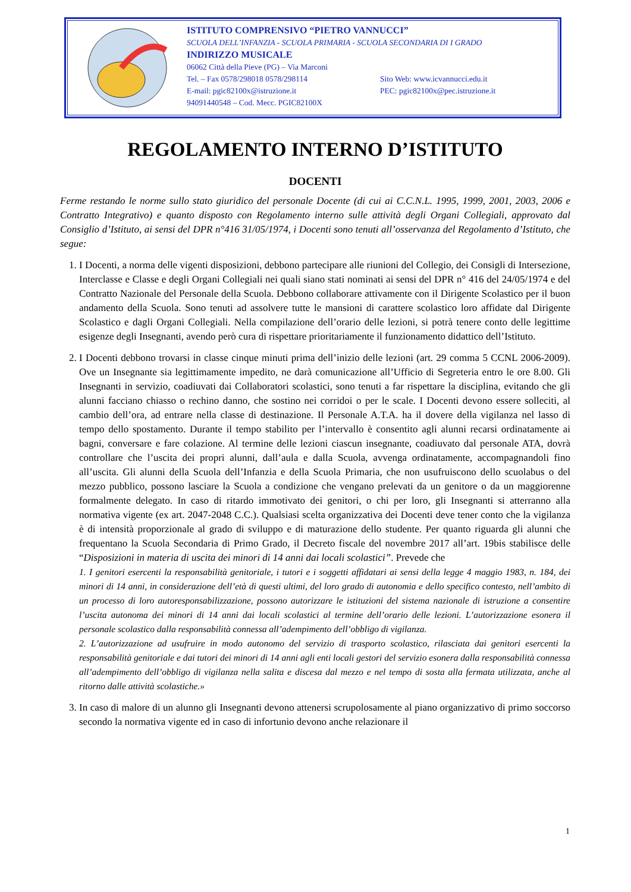ISTITUTO COMPRENSIVO “PIETRO VANNUCCI”
SCUOLA DELL’INFANZIA - SCUOLA PRIMARIA - SCUOLA SECONDARIA DI I GRADO
INDIRIZZO MUSICALE
06062 Città della Pieve (PG) – Via Marconi
Tel. – Fax 0578/298018 0578/298114 Sito Web: www.icvannucci.edu.it
E-mail: pgic82100x@istruzione.it PEC: pgic82100x@pec.istruzione.it
94091440548 – Cod. Mecc. PGIC82100X
REGOLAMENTO INTERNO D’ISTITUTO
DOCENTI
Ferme restando le norme sullo stato giuridico del personale Docente (di cui ai C.C.N.L. 1995, 1999, 2001, 2003, 2006 e Contratto Integrativo) e quanto disposto con Regolamento interno sulle attività degli Organi Collegiali, approvato dal Consiglio d’Istituto, ai sensi del DPR n°416 31/05/1974, i Docenti sono tenuti all’osservanza del Regolamento d’Istituto, che segue:
1. I Docenti, a norma delle vigenti disposizioni, debbono partecipare alle riunioni del Collegio, dei Consigli di Intersezione, Interclasse e Classe e degli Organi Collegiali nei quali siano stati nominati ai sensi del DPR n° 416 del 24/05/1974 e del Contratto Nazionale del Personale della Scuola. Debbono collaborare attivamente con il Dirigente Scolastico per il buon andamento della Scuola. Sono tenuti ad assolvere tutte le mansioni di carattere scolastico loro affidate dal Dirigente Scolastico e dagli Organi Collegiali. Nella compilazione dell’orario delle lezioni, si potrà tenere conto delle legittime esigenze degli Insegnanti, avendo però cura di rispettare prioritariamente il funzionamento didattico dell’Istituto.
2. I Docenti debbono trovarsi in classe cinque minuti prima dell’inizio delle lezioni (art. 29 comma 5 CCNL 2006-2009). Ove un Insegnante sia legittimamente impedito, ne darà comunicazione all’Ufficio di Segreteria entro le ore 8.00. Gli Insegnanti in servizio, coadiuvati dai Collaboratori scolastici, sono tenuti a far rispettare la disciplina, evitando che gli alunni facciano chiasso o rechino danno, che sostino nei corridoi o per le scale. I Docenti devono essere solleciti, al cambio dell’ora, ad entrare nella classe di destinazione. Il Personale A.T.A. ha il dovere della vigilanza nel lasso di tempo dello spostamento. Durante il tempo stabilito per l’intervallo è consentito agli alunni recarsi ordinatamente ai bagni, conversare e fare colazione. Al termine delle lezioni ciascun insegnante, coadiuvato dal personale ATA, dovrà controllare che l’uscita dei propri alunni, dall’aula e dalla Scuola, avvenga ordinatamente, accompagnandoli fino all’uscita. Gli alunni della Scuola dell’Infanzia e della Scuola Primaria, che non usufruiscono dello scuolabus o del mezzo pubblico, possono lasciare la Scuola a condizione che vengano prelevati da un genitore o da un maggiorenne formalmente delegato. In caso di ritardo immotivato dei genitori, o chi per loro, gli Insegnanti si atterranno alla normativa vigente (ex art. 2047-2048 C.C.). Qualsiasi scelta organizzativa dei Docenti deve tener conto che la vigilanza è di intensità proporzionale al grado di sviluppo e di maturazione dello studente. Per quanto riguarda gli alunni che frequentano la Scuola Secondaria di Primo Grado, il Decreto fiscale del novembre 2017 all’art. 19bis stabilisce delle “Disposizioni in materia di uscita dei minori di 14 anni dai locali scolastici”. Prevede che
1. I genitori esercenti la responsabilità genitoriale, i tutori e i soggetti affidatari ai sensi della legge 4 maggio 1983, n. 184, dei minori di 14 anni, in considerazione dell’età di questi ultimi, del loro grado di autonomia e dello specifico contesto, nell’ambito di un processo di loro autoresponsabilizzazione, possono autorizzare le istituzioni del sistema nazionale di istruzione a consentire l’uscita autonoma dei minori di 14 anni dai locali scolastici al termine dell’orario delle lezioni. L’autorizzazione esonera il personale scolastico dalla responsabilità connessa all’adempimento dell’obbligo di vigilanza.
2. L’autorizzazione ad usufruire in modo autonomo del servizio di trasporto scolastico, rilasciata dai genitori esercenti la responsabilità genitoriale e dai tutori dei minori di 14 anni agli enti locali gestori del servizio esonera dalla responsabilità connessa all’adempimento dell’obbligo di vigilanza nella salita e discesa dal mezzo e nel tempo di sosta alla fermata utilizzata, anche al ritorno dalle attività scolastiche.»
3. In caso di malore di un alunno gli Insegnanti devono attenersi scrupolosamente al piano organizzativo di primo soccorso secondo la normativa vigente ed in caso di infortunio devono anche relazionare il
1